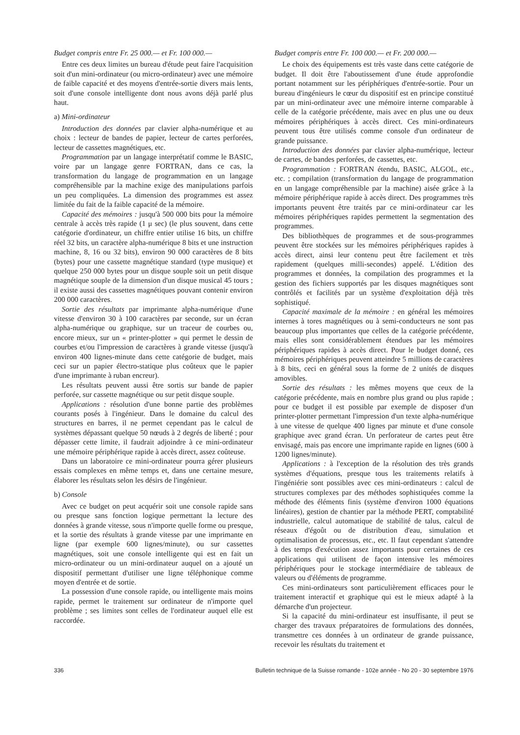Budget compris entre Fr. 25 000.— et Fr. 100 000.—
Entre ces deux limites un bureau d'étude peut faire l'acquisition soit d'un mini-ordinateur (ou micro-ordinateur) avec une mémoire de faible capacité et des moyens d'entrée-sortie divers mais lents, soit d'une console intelligente dont nous avons déjà parlé plus haut.
a) Mini-ordinateur
Introduction des données par clavier alpha-numérique et au choix : lecteur de bandes de papier, lecteur de cartes perforées, lecteur de cassettes magnétiques, etc.
Programmation par un langage interprétatif comme le BASIC, voire par un langage genre FORTRAN, dans ce cas, la transformation du langage de programmation en un langage compréhensible par la machine exige des manipulations parfois un peu compliquées. La dimension des programmes est assez limitée du fait de la faible capacité de la mémoire.
Capacité des mémoires : jusqu'à 500 000 bits pour la mémoire centrale à accès très rapide (1 μ sec) (le plus souvent, dans cette catégorie d'ordinateur, un chiffre entier utilise 16 bits, un chiffre réel 32 bits, un caractère alpha-numérique 8 bits et une instruction machine, 8, 16 ou 32 bits), environ 90 000 caractères de 8 bits (bytes) pour une cassette magnétique standard (type musique) et quelque 250 000 bytes pour un disque souple soit un petit disque magnétique souple de la dimension d'un disque musical 45 tours ; il existe aussi des cassettes magnétiques pouvant contenir environ 200 000 caractères.
Sortie des résultats par imprimante alpha-numérique d'une vitesse d'environ 30 à 100 caractères par seconde, sur un écran alpha-numérique ou graphique, sur un traceur de courbes ou, encore mieux, sur un « printer-plotter » qui permet le dessin de courbes et/ou l'impression de caractères à grande vitesse (jusqu'à environ 400 lignes-minute dans cette catégorie de budget, mais ceci sur un papier électro-statique plus coûteux que le papier d'une imprimante à ruban encreur).
Les résultats peuvent aussi être sortis sur bande de papier perforée, sur cassette magnétique ou sur petit disque souple.
Applications : résolution d'une bonne partie des problèmes courants posés à l'ingénieur. Dans le domaine du calcul des structures en barres, il ne permet cependant pas le calcul de systèmes dépassant quelque 50 nœuds à 2 degrés de liberté ; pour dépasser cette limite, il faudrait adjoindre à ce mini-ordinateur une mémoire périphérique rapide à accès direct, assez coûteuse.
Dans un laboratoire ce mini-ordinateur pourra gérer plusieurs essais complexes en même temps et, dans une certaine mesure, élaborer les résultats selon les désirs de l'ingénieur.
b) Console
Avec ce budget on peut acquérir soit une console rapide sans ou presque sans fonction logique permettant la lecture des données à grande vitesse, sous n'importe quelle forme ou presque, et la sortie des résultats à grande vitesse par une imprimante en ligne (par exemple 600 lignes/minute), ou sur cassettes magnétiques, soit une console intelligente qui est en fait un micro-ordinateur ou un mini-ordinateur auquel on a ajouté un dispositif permettant d'utiliser une ligne téléphonique comme moyen d'entrée et de sortie.
La possession d'une console rapide, ou intelligente mais moins rapide, permet le traitement sur ordinateur de n'importe quel problème ; ses limites sont celles de l'ordinateur auquel elle est raccordée.
Budget compris entre Fr. 100 000.— et Fr. 200 000.—
Le choix des équipements est très vaste dans cette catégorie de budget. Il doit être l'aboutissement d'une étude approfondie portant notamment sur les périphériques d'entrée-sortie. Pour un bureau d'ingénieurs le cœur du dispositif est en principe constitué par un mini-ordinateur avec une mémoire interne comparable à celle de la catégorie précédente, mais avec en plus une ou deux mémoires périphériques à accès direct. Ces mini-ordinateurs peuvent tous être utilisés comme console d'un ordinateur de grande puissance.
Introduction des données par clavier alpha-numérique, lecteur de cartes, de bandes perforées, de cassettes, etc.
Programmation : FORTRAN étendu, BASIC, ALGOL, etc., etc. ; compilation (transformation du langage de programmation en un langage compréhensible par la machine) aisée grâce à la mémoire périphérique rapide à accès direct. Des programmes très importants peuvent être traités par ce mini-ordinateur car les mémoires périphériques rapides permettent la segmentation des programmes.
Des bibliothèques de programmes et de sous-programmes peuvent être stockées sur les mémoires périphériques rapides à accès direct, ainsi leur contenu peut être facilement et très rapidement (quelques milli-secondes) appelé. L'édition des programmes et données, la compilation des programmes et la gestion des fichiers supportés par les disques magnétiques sont contrôlés et facilités par un système d'exploitation déjà très sophistiqué.
Capacité maximale de la mémoire : en général les mémoires internes à tores magnétiques ou à semi-conducteurs ne sont pas beaucoup plus importantes que celles de la catégorie précédente, mais elles sont considérablement étendues par les mémoires périphériques rapides à accès direct. Pour le budget donné, ces mémoires périphériques peuvent atteindre 5 millions de caractères à 8 bits, ceci en général sous la forme de 2 unités de disques amovibles.
Sortie des résultats : les mêmes moyens que ceux de la catégorie précédente, mais en nombre plus grand ou plus rapide ; pour ce budget il est possible par exemple de disposer d'un printer-plotter permettant l'impression d'un texte alpha-numérique à une vitesse de quelque 400 lignes par minute et d'une console graphique avec grand écran. Un perforateur de cartes peut être envisagé, mais pas encore une imprimante rapide en lignes (600 à 1200 lignes/minute).
Applications : à l'exception de la résolution des très grands systèmes d'équations, presque tous les traitements relatifs à l'ingéniérie sont possibles avec ces mini-ordinateurs : calcul de structures complexes par des méthodes sophistiquées comme la méthode des éléments finis (système d'environ 1000 équations linéaires), gestion de chantier par la méthode PERT, comptabilité industrielle, calcul automatique de stabilité de talus, calcul de réseaux d'égoût ou de distribution d'eau, simulation et optimalisation de processus, etc., etc. Il faut cependant s'attendre à des temps d'exécution assez importants pour certaines de ces applications qui utilisent de façon intensive les mémoires périphériques pour le stockage intermédiaire de tableaux de valeurs ou d'éléments de programme.
Ces mini-ordinateurs sont particulièrement efficaces pour le traitement interactif et graphique qui est le mieux adapté à la démarche d'un projecteur.
Si la capacité du mini-ordinateur est insuffisante, il peut se charger des travaux préparatoires de formulations des données, transmettre ces données à un ordinateur de grande puissance, recevoir les résultats du traitement et
336 Bulletin technique de la Suisse romande - 102e année - No 20 - 30 septembre 1976